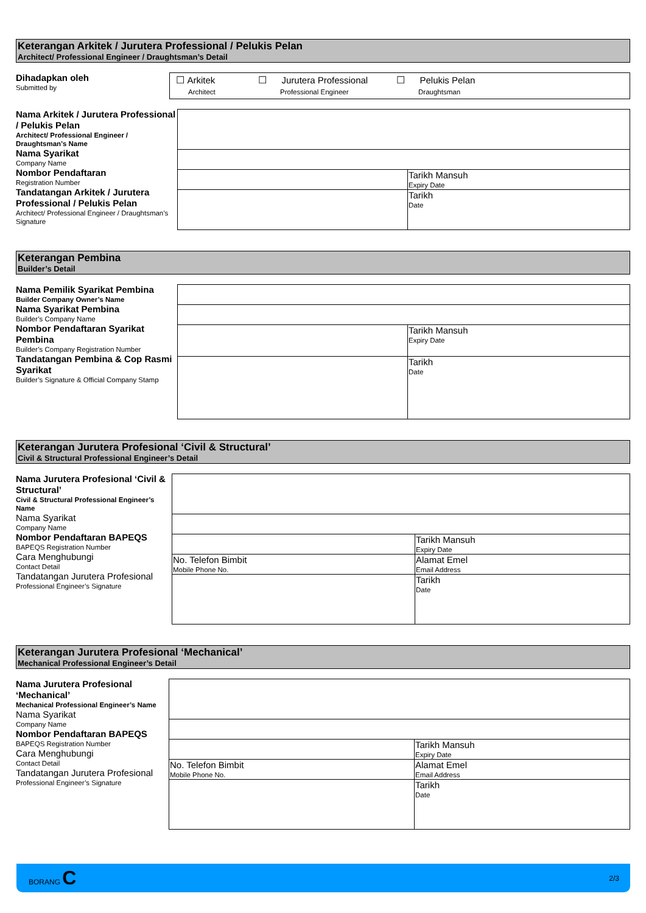Keterangan Arkitek / Jurutera Professional / Pelukis Pelan
Architect/ Professional Engineer / Draughtsman’s Detail
Dihadapkan oleh
Submitted by
☐ Arkitek
Architect
☐ Jurutera Professional
Professional Engineer
☐ Pelukis Pelan
Draughtsman
Nama Arkitek / Jurutera Professional / Pelukis Pelan
Architect/ Professional Engineer / Draughtsman’s Name
Nama Syarikat
Company Name
Nombor Pendaftaran
Registration Number
Tandatangan Arkitek / Jurutera Professional / Pelukis Pelan
Architect/ Professional Engineer / Draughtsman’s Signature
| | Tarikh Mansuh Expiry Date |
| | Tarikh Date |
Keterangan Pembina
Builder’s Detail
Nama Pemilik Syarikat Pembina
Builder Company Owner’s Name
Nama Syarikat Pembina
Builder’s Company Name
Nombor Pendaftaran Syarikat Pembina
Builder’s Company Registration Number
Tandatangan Pembina & Cop Rasmi Syarikat
Builder’s Signature & Official Company Stamp
| | Tarikh Mansuh Expiry Date |
| | Tarikh Date |
Keterangan Jurutera Profesional ‘Civil & Structural’
Civil & Structural Professional Engineer’s Detail
Nama Jurutera Profesional ‘Civil & Structural’
Civil & Structural Professional Engineer’s Name
Nama Syarikat
Company Name
Nombor Pendaftaran BAPEQS
BAPEQS Registration Number
Cara Menghubungi
Contact Detail
Tandatangan Jurutera Profesional
Professional Engineer’s Signature
| | Tarikh Mansuh Expiry Date |
| No. Telefon Bimbit Mobile Phone No. | Alamat Emel Email Address |
| | Tarikh Date |
Keterangan Jurutera Profesional ‘Mechanical’
Mechanical Professional Engineer’s Detail
Nama Jurutera Profesional ‘Mechanical’
Mechanical Professional Engineer’s Name
Nama Syarikat
Company Name
Nombor Pendaftaran BAPEQS
BAPEQS Registration Number
Cara Menghubungi
Contact Detail
Tandatangan Jurutera Profesional
Professional Engineer’s Signature
| | Tarikh Mansuh Expiry Date |
| No. Telefon Bimbit Mobile Phone No. | Alamat Emel Email Address |
| | Tarikh Date |
BORANG C
2/3